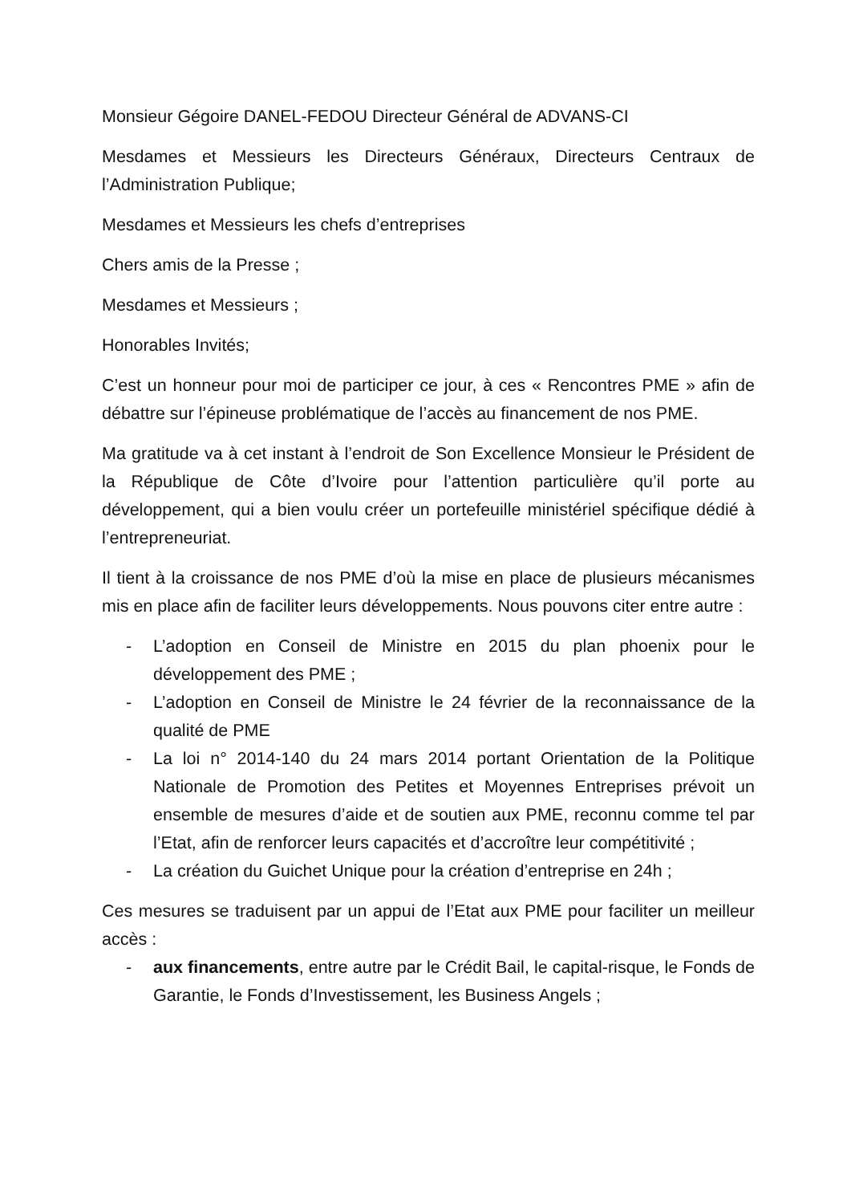Monsieur Gégoire DANEL-FEDOU Directeur Général de ADVANS-CI
Mesdames et Messieurs les Directeurs Généraux, Directeurs Centraux de l’Administration Publique;
Mesdames et Messieurs les chefs d’entreprises
Chers amis de la Presse ;
Mesdames et Messieurs ;
Honorables Invités;
C’est un honneur pour moi de participer ce jour, à ces « Rencontres PME » afin de débattre sur l’épineuse problématique de l’accès au financement de nos PME.
Ma gratitude va à cet instant à l’endroit de Son Excellence Monsieur le Président de la République de Côte d’Ivoire pour l’attention particulière qu’il porte au développement, qui a bien voulu créer un portefeuille ministériel spécifique dédié à l’entrepreneuriat.
Il tient à la croissance de nos PME d’où la mise en place de plusieurs mécanismes mis en place afin de faciliter leurs développements. Nous pouvons citer entre autre :
- L’adoption en Conseil de Ministre en 2015 du plan phoenix pour le développement des PME ;
- L’adoption en Conseil de Ministre le 24 février de la reconnaissance de la qualité de PME
- La loi n° 2014-140 du 24 mars 2014 portant Orientation de la Politique Nationale de Promotion des Petites et Moyennes Entreprises prévoit un ensemble de mesures d’aide et de soutien aux PME, reconnu comme tel par l’Etat, afin de renforcer leurs capacités et d’accroître leur compétitivité ;
- La création du Guichet Unique pour la création d’entreprise en 24h ;
Ces mesures se traduisent par un appui de l’Etat aux PME pour faciliter un meilleur accès :
- aux financements, entre autre par le Crédit Bail, le capital-risque, le Fonds de Garantie, le Fonds d’Investissement, les Business Angels ;